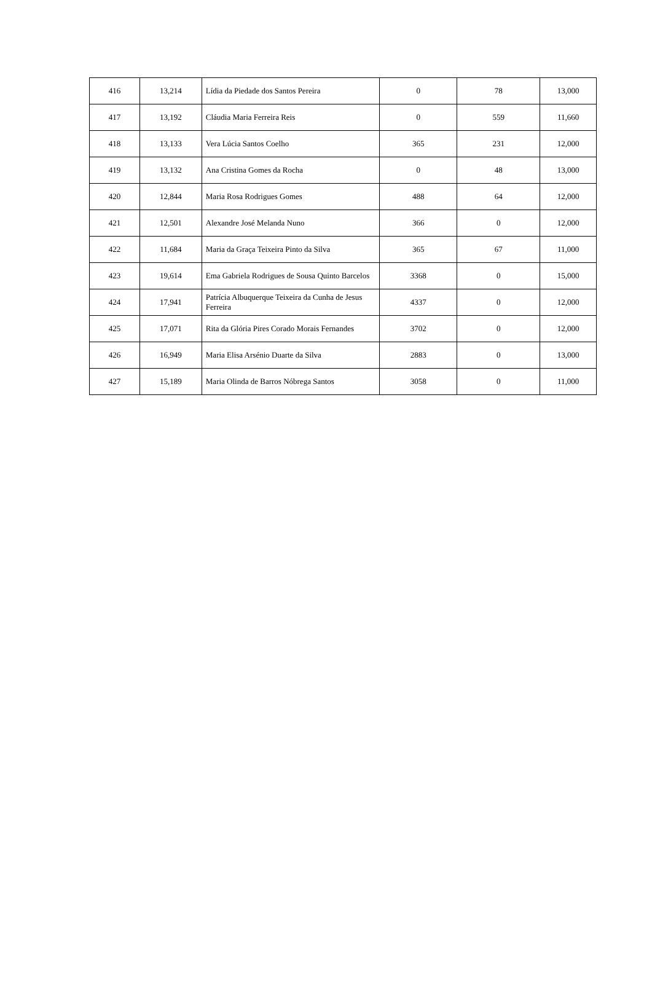| 416 | 13,214 | Lídia da Piedade dos Santos Pereira | 0 | 78 | 13,000 |
| 417 | 13,192 | Cláudia Maria Ferreira Reis | 0 | 559 | 11,660 |
| 418 | 13,133 | Vera Lúcia Santos Coelho | 365 | 231 | 12,000 |
| 419 | 13,132 | Ana Cristina Gomes da Rocha | 0 | 48 | 13,000 |
| 420 | 12,844 | Maria Rosa Rodrigues Gomes | 488 | 64 | 12,000 |
| 421 | 12,501 | Alexandre José Melanda Nuno | 366 | 0 | 12,000 |
| 422 | 11,684 | Maria da Graça Teixeira Pinto da Silva | 365 | 67 | 11,000 |
| 423 | 19,614 | Ema Gabriela Rodrigues de Sousa Quinto Barcelos | 3368 | 0 | 15,000 |
| 424 | 17,941 | Patrícia Albuquerque Teixeira da Cunha de Jesus Ferreira | 4337 | 0 | 12,000 |
| 425 | 17,071 | Rita da Glória Pires Corado Morais Fernandes | 3702 | 0 | 12,000 |
| 426 | 16,949 | Maria Elisa Arsénio Duarte da Silva | 2883 | 0 | 13,000 |
| 427 | 15,189 | Maria Olinda de Barros Nóbrega Santos | 3058 | 0 | 11,000 |